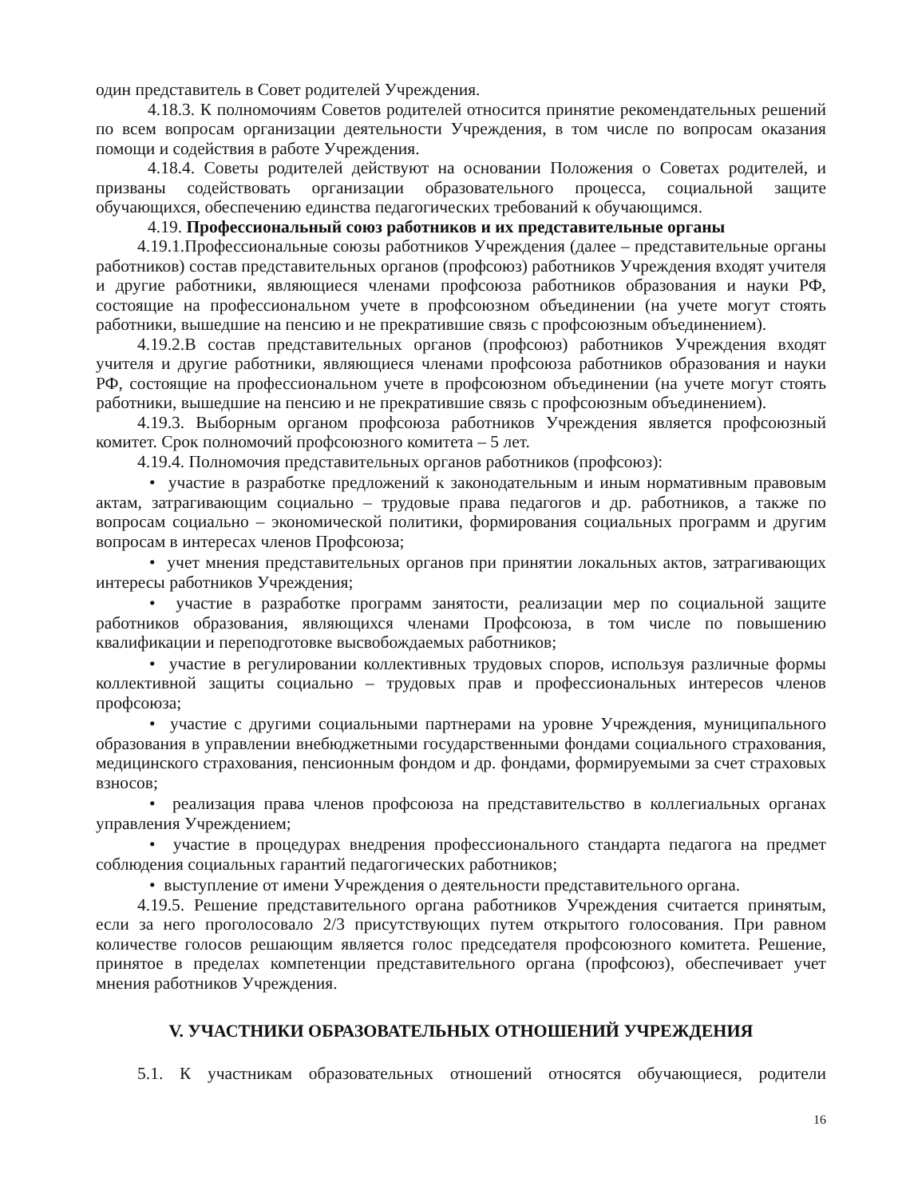один представитель в Совет родителей Учреждения.
4.18.3. К полномочиям Советов родителей относится принятие рекомендательных решений по всем вопросам организации деятельности Учреждения, в том числе по вопросам оказания помощи и содействия в работе Учреждения.
4.18.4. Советы родителей действуют на основании Положения о Советах родителей, и призваны содействовать организации образовательного процесса, социальной защите обучающихся, обеспечению единства педагогических требований к обучающимся.
4.19. Профессиональный союз работников и их представительные органы
4.19.1.Профессиональные союзы работников Учреждения (далее – представительные органы работников) состав представительных органов (профсоюз) работников Учреждения входят учителя и другие работники, являющиеся членами профсоюза работников образования и науки РФ, состоящие на профессиональном учете в профсоюзном объединении (на учете могут стоять работники, вышедшие на пенсию и не прекратившие связь с профсоюзным объединением).
4.19.2.В состав представительных органов (профсоюз) работников Учреждения входят учителя и другие работники, являющиеся членами профсоюза работников образования и науки РФ, состоящие на профессиональном учете в профсоюзном объединении (на учете могут стоять работники, вышедшие на пенсию и не прекратившие связь с профсоюзным объединением).
4.19.3. Выборным органом профсоюза работников Учреждения является профсоюзный комитет. Срок полномочий профсоюзного комитета – 5 лет.
4.19.4. Полномочия представительных органов работников (профсоюз):
• участие в разработке предложений к законодательным и иным нормативным правовым актам, затрагивающим социально – трудовые права педагогов и др. работников, а также по вопросам социально – экономической политики, формирования социальных программ и другим вопросам в интересах членов Профсоюза;
• учет мнения представительных органов при принятии локальных актов, затрагивающих интересы работников Учреждения;
• участие в разработке программ занятости, реализации мер по социальной защите работников образования, являющихся членами Профсоюза, в том числе по повышению квалификации и переподготовке высвобождаемых работников;
• участие в регулировании коллективных трудовых споров, используя различные формы коллективной защиты социально – трудовых прав и профессиональных интересов членов профсоюза;
• участие с другими социальными партнерами на уровне Учреждения, муниципального образования в управлении внебюджетными государственными фондами социального страхования, медицинского страхования, пенсионным фондом и др. фондами, формируемыми за счет страховых взносов;
• реализация права членов профсоюза на представительство в коллегиальных органах управления Учреждением;
• участие в процедурах внедрения профессионального стандарта педагога на предмет соблюдения социальных гарантий педагогических работников;
• выступление от имени Учреждения о деятельности представительного органа.
4.19.5. Решение представительного органа работников Учреждения считается принятым, если за него проголосовало 2/3 присутствующих путем открытого голосования. При равном количестве голосов решающим является голос председателя профсоюзного комитета. Решение, принятое в пределах компетенции представительного органа (профсоюз), обеспечивает учет мнения работников Учреждения.
V. УЧАСТНИКИ ОБРАЗОВАТЕЛЬНЫХ ОТНОШЕНИЙ УЧРЕЖДЕНИЯ
5.1. К участникам образовательных отношений относятся обучающиеся, родители
16